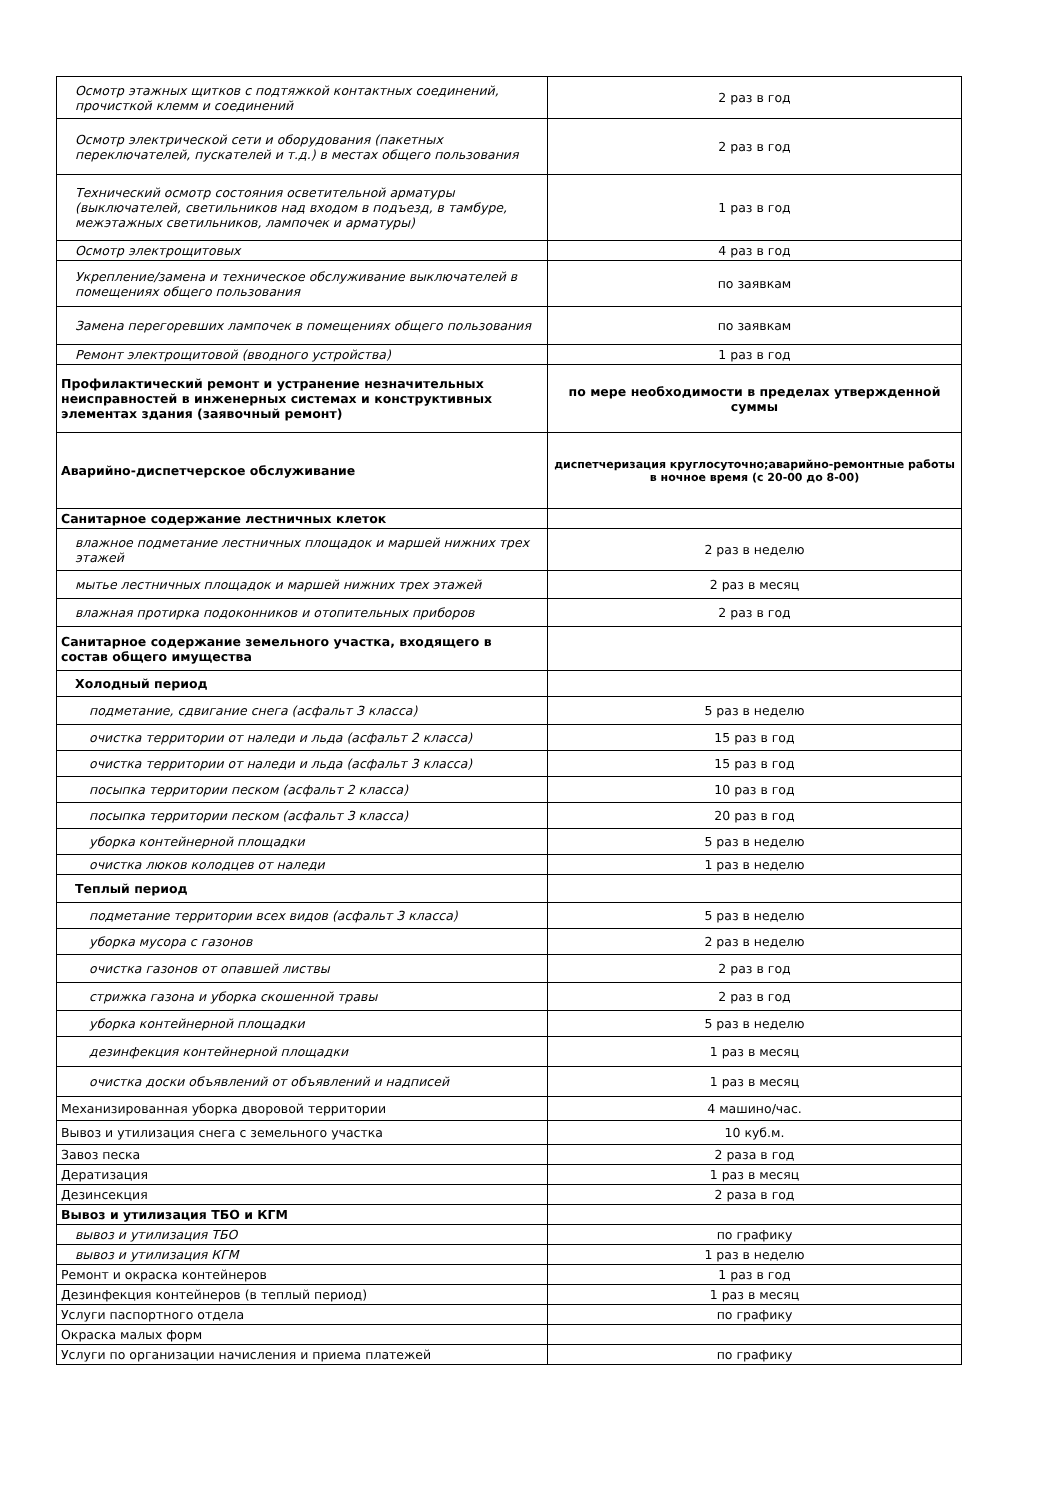| Осмотр этажных щитков с подтяжкой контактных соединений, прочисткой клемм и соединений | 2 раз в год |
| Осмотр электрической сети и оборудования (пакетных переключателей, пускателей и т.д.) в местах общего пользования | 2 раз в год |
| Технический осмотр состояния осветительной арматуры (выключателей, светильников над входом в подъезд, в тамбуре, межэтажных светильников, лампочек и арматуры) | 1 раз в год |
| Осмотр электрощитовых | 4 раз в год |
| Укрепление/замена и техническое обслуживание выключателей в помещениях общего пользования | по заявкам |
| Замена перегоревших лампочек в помещениях общего пользования | по заявкам |
| Ремонт электрощитовой (вводного устройства) | 1 раз в год |
| Профилактический ремонт и устранение незначительных неисправностей в инженерных системах и конструктивных элементах здания (заявочный ремонт) | по мере необходимости в пределах утвержденной суммы |
| Аварийно-диспетчерское обслуживание | диспетчеризация круглосуточно;аварийно-ремонтные работы в ночное время (с 20-00 до 8-00) |
| Санитарное содержание лестничных клеток | |
| влажное подметание лестничных площадок и маршей нижних трех этажей | 2 раз в неделю |
| мытье лестничных площадок и маршей нижних трех этажей | 2 раз в месяц |
| влажная протирка подоконников и отопительных приборов | 2 раз в год |
| Санитарное содержание земельного участка, входящего в состав общего имущества | |
| Холодный период | |
| подметание, сдвигание снега (асфальт 3 класса) | 5 раз в неделю |
| очистка территории от наледи и льда (асфальт 2 класса) | 15 раз в год |
| очистка территории от наледи и льда (асфальт 3 класса) | 15 раз в год |
| посыпка территории песком (асфальт 2 класса) | 10 раз в год |
| посыпка территории песком (асфальт 3 класса) | 20 раз в год |
| уборка контейнерной площадки | 5 раз в неделю |
| очистка люков колодцев от наледи | 1 раз в неделю |
| Теплый период | |
| подметание территории всех видов (асфальт 3 класса) | 5 раз в неделю |
| уборка мусора с газонов | 2 раз в неделю |
| очистка газонов от опавшей листвы | 2 раз в год |
| стрижка газона и уборка скошенной травы | 2 раз в год |
| уборка контейнерной площадки | 5 раз в неделю |
| дезинфекция контейнерной площадки | 1 раз в месяц |
| очистка доски объявлений от объявлений и надписей | 1 раз в месяц |
| Механизированная уборка дворовой территории | 4 машино/час. |
| Вывоз и утилизация снега с земельного участка | 10 куб.м. |
| Завоз песка | 2 раза в год |
| Дератизация | 1 раз в месяц |
| Дезинсекция | 2 раза в год |
| Вывоз и утилизация ТБО и КГМ | |
| вывоз и утилизация ТБО | по графику |
| вывоз и утилизация КГМ | 1 раз в неделю |
| Ремонт и окраска контейнеров | 1 раз в год |
| Дезинфекция контейнеров (в теплый период) | 1 раз в месяц |
| Услуги паспортного отдела | по графику |
| Окраска малых форм | |
| Услуги по организации начисления и приема платежей | по графику |